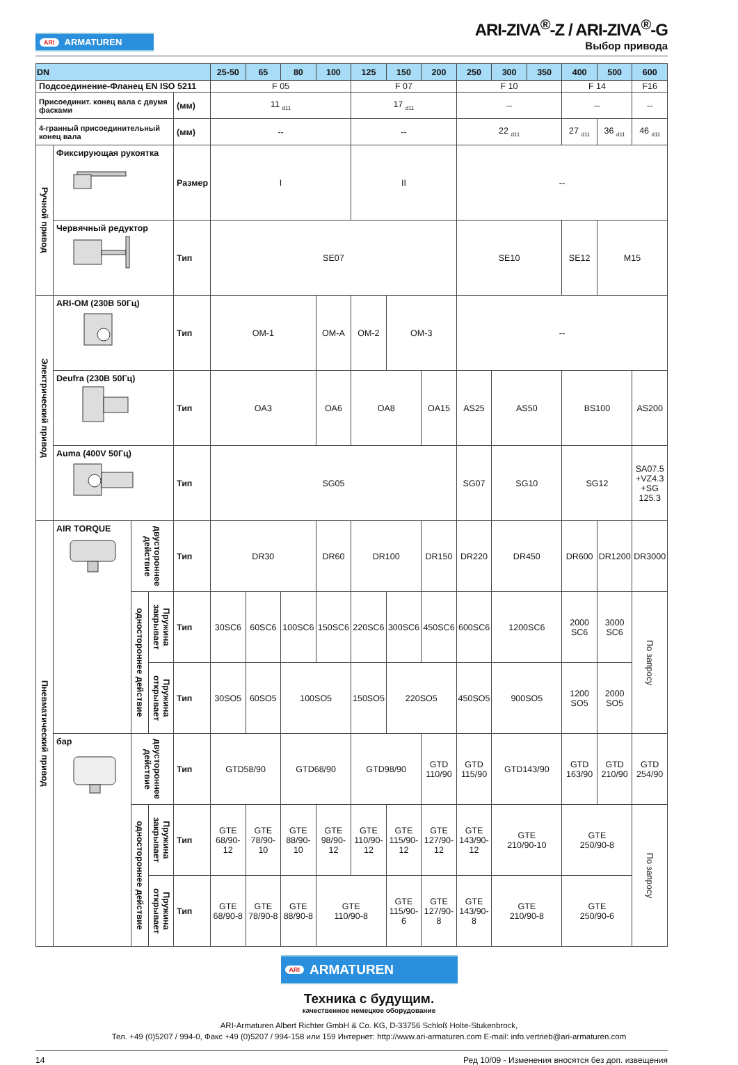ARI ARMATUREN
ARI-ZIVA<sup>®</sup>-Z / ARI-ZIVA<sup>®</sup>-G
Выбор привода
| DN | | | | | 25-50 | 65 | 80 | 100 | 125 | 150 | 200 | 250 | 300 | 350 | 400 | 500 | 600 |
| --- | --- | --- | --- | --- | --- | --- | --- | --- | --- | --- | --- | --- | --- | --- | --- | --- | --- |
| Подсоединение-Фланец EN ISO 5211 | | | | | F 05 | | | | F 07 | | | F 10 | | | F 14 | | F16 |
| Присоединит. конец вала с двумя фасками | | | | (мм) | 11 <sub>d11</sub> | | | | 17 <sub>d11</sub> | | | -- | | | -- | | -- |
| 4-гранный присоединительный конец вала | | | | (мм) | -- | | | | -- | | | 22 <sub>d11</sub> | | | 27 <sub>d11</sub> | 36 <sub>d11</sub> | 46 <sub>d11</sub> |
| Ручной привод | Фиксирующая рукоятка | | | Размер | I | | | | II | | | -- | | | | | |
| | Червячный редуктор | | | Тип | SE07 | | | | | | | SE10 | | | SE12 | M15 | |
| Электрический привод | ARI-OM (230В 50Гц) | | | Тип | OM-1 | | | OM-A | OM-2 | OM-3 | | -- | | | | | |
| | Deufra (230В 50Гц) | | | Тип | OA3 | | | OA6 | OA8 | | OA15 | AS25 | AS50 | | BS100 | | AS200 |
| | Auma (400V 50Гц) | | | Тип | SG05 | | | | | | | SG07 | SG10 | | SG12 | | SA07.5 +VZ4.3 +SG 125.3 |
| Пневматический привод | AIR TORQUE | двустороннее действие | | Тип | DR30 | | | DR60 | DR100 | | DR150 | DR220 | DR450 | | DR600 | DR1200 | DR3000 |
| | | одностороннее действие | Пружина закрывает | Тип | 30SC6 | 60SC6 | 100SC6 | 150SC6 | 220SC6 | 300SC6 | 450SC6 | 600SC6 | 1200SC6 | | 2000 SC6 | 3000 SC6 | По запросу |
| | | | Пружина открывает | Тип | 30SO5 | 60SO5 | 100SO5 | | 150SO5 | 220SO5 | | 450SO5 | 900SO5 | | 1200 SO5 | 2000 SO5 | |
| | бар | двустороннее действие | | Тип | GTD58/90 | | GTD68/90 | | GTD98/90 | | GTD 110/90 | GTD 115/90 | GTD143/90 | | GTD 163/90 | GTD 210/90 | GTD 254/90 |
| | | одностороннее действие | Пружина закрывает | Тип | GTE 68/90-12 | GTE 78/90-10 | GTE 88/90-10 | GTE 98/90-12 | GTE 110/90-12 | GTE 115/90-12 | GTE 127/90-12 | GTE 143/90-12 | GTE 210/90-10 | | GTE 250/90-8 | | По запросу |
| | | | Пружина открывает | Тип | GTE 68/90-8 | GTE 78/90-8 | GTE 88/90-8 | GTE 110/90-8 | | GTE 115/90-6 | GTE 127/90-8 | GTE 143/90-8 | GTE 210/90-8 | | GTE 250/90-6 | | |
ARI ARMATUREN
Техника с будущим.
качественное немецкое оборудование
ARI-Armaturen Albert Richter GmbH & Co. KG, D-33756 Schloß Holte-Stukenbrock,
Тел. +49 (0)5207 / 994-0, Факс +49 (0)5207 / 994-158 или 159 Интернет: http://www.ari-armaturen.com E-mail: info.vertrieb@ari-armaturen.com
14 Ред 10/09 - Изменения вносятся без доп. извещения